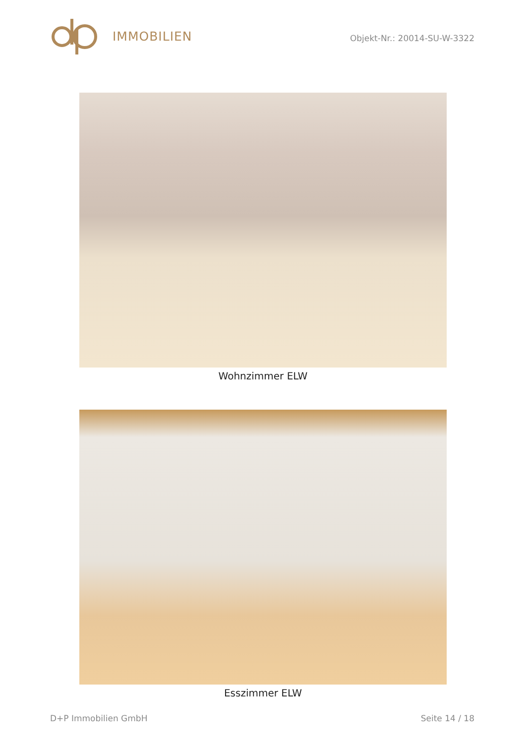IMMOBILIEN
Objekt-Nr.: 20014-SU-W-3322
Wohnzimmer ELW
Esszimmer ELW
D+P Immobilien GmbH Seite 14 / 18